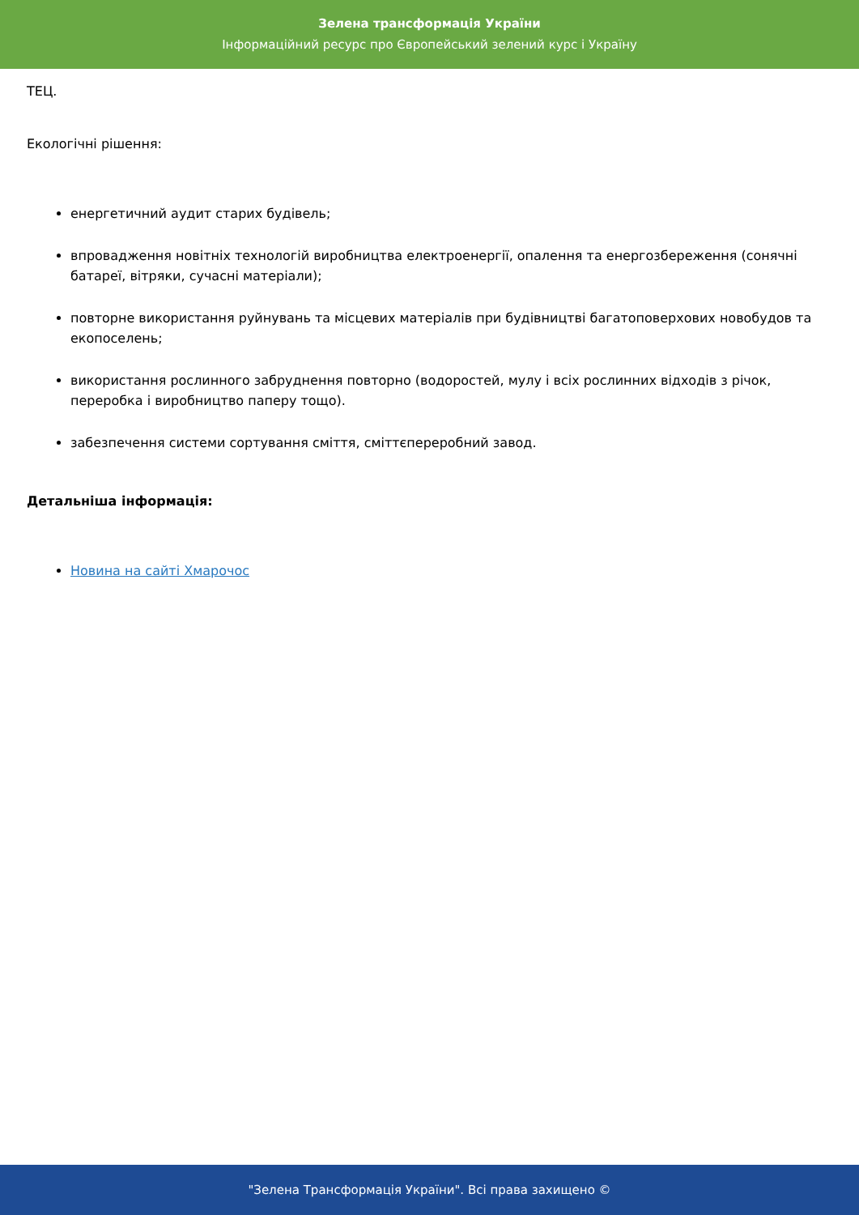Зелена трансформація України
Інформаційний ресурс про Європейський зелений курс і Україну
ТЕЦ.
Екологічні рішення:
енергетичний аудит старих будівель;
впровадження новітніх технологій виробництва електроенергії, опалення та енергозбереження (сонячні батареї, вітряки, сучасні матеріали);
повторне використання руйнувань та місцевих матеріалів при будівництві багатоповерхових новобудов та екопоселень;
використання рослинного забруднення повторно (водоростей, мулу і всіх рослинних відходів з річок, переробка і виробництво паперу тощо).
забезпечення системи сортування сміття, сміттєпереробний завод.
Детальніша інформація:
Новина на сайті Хмарочос
"Зелена Трансформація України". Всі права захищено ©